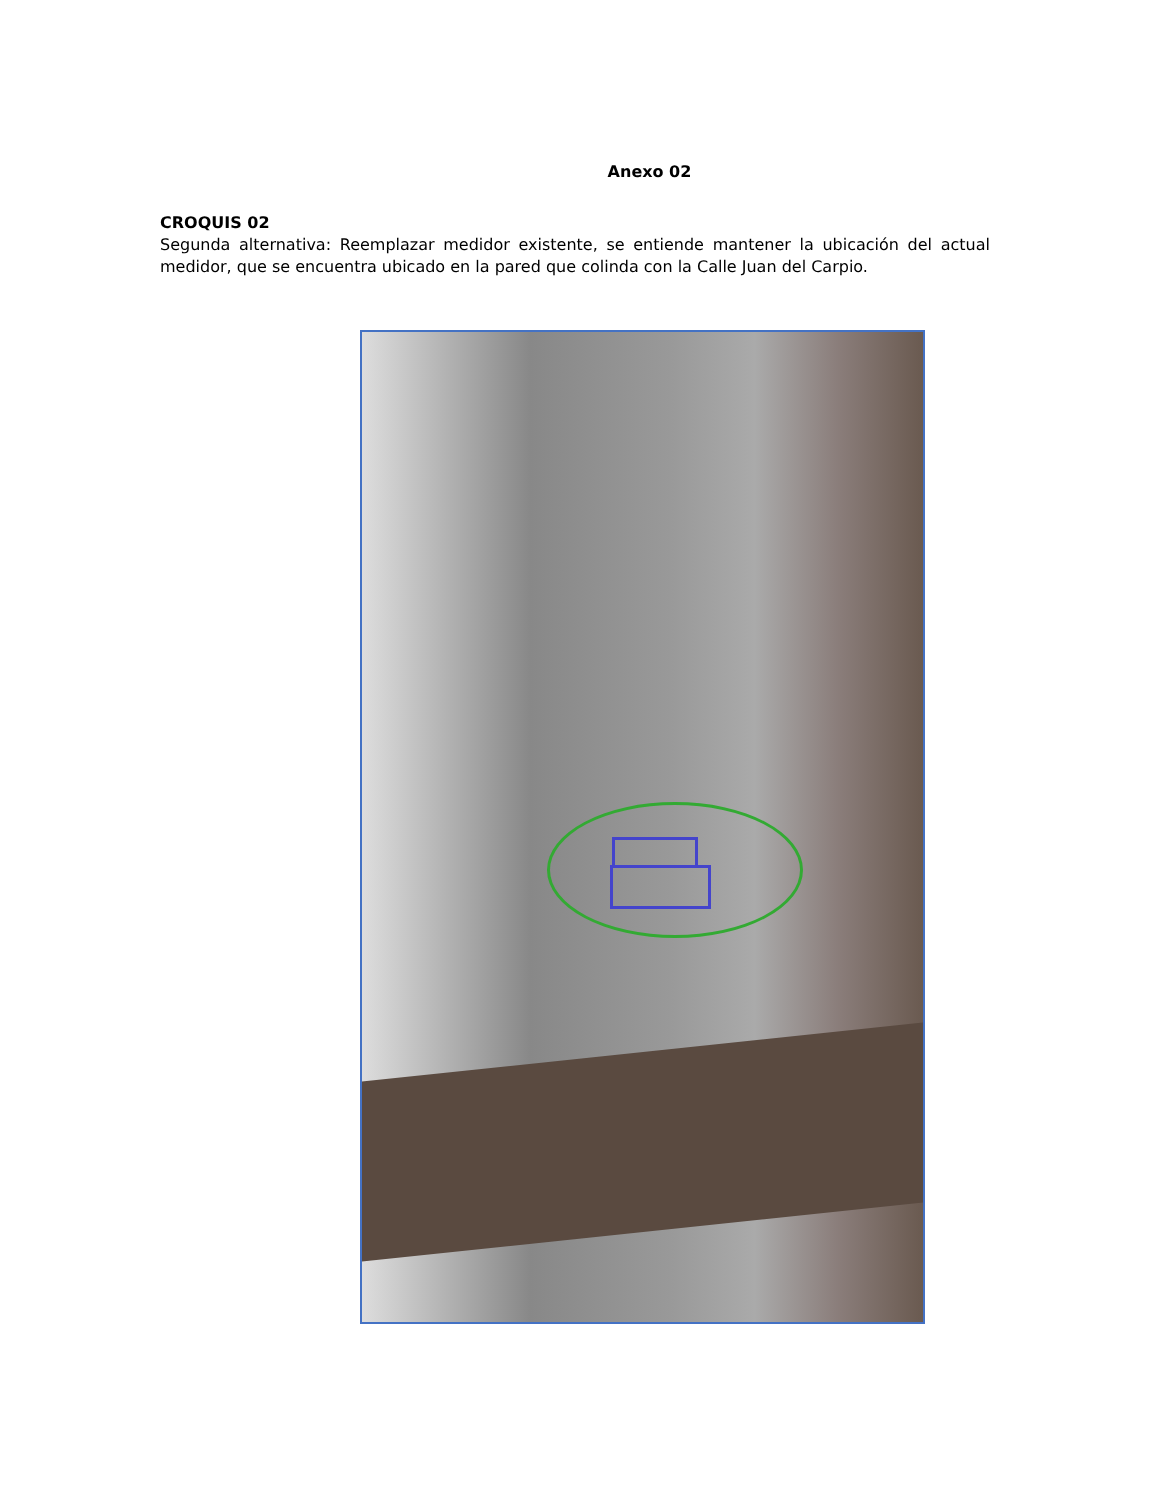Anexo 02
CROQUIS 02
Segunda alternativa: Reemplazar medidor existente, se entiende mantener la ubicación del actual medidor, que se encuentra ubicado en la pared que colinda con la Calle Juan del Carpio.